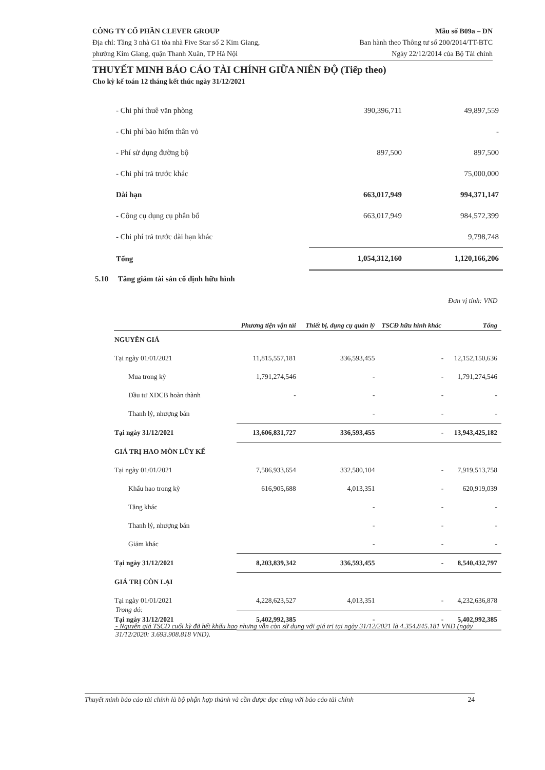CÔNG TY CỔ PHẦN CLEVER GROUP
Địa chỉ: Tầng 3 nhà G1 tòa nhà Five Star số 2 Kim Giang,
phường Kim Giang, quận Thanh Xuân, TP Hà Nội
Mẫu số B09a – DN
Ban hành theo Thông tư số 200/2014/TT-BTC
Ngày 22/12/2014 của Bộ Tài chính
THUYẾT MINH BÁO CÁO TÀI CHÍNH GIỮA NIÊN ĐỘ (Tiếp theo)
Cho kỳ kế toán 12 tháng kết thúc ngày 31/12/2021
| - Chi phí thuê văn phòng | 390,396,711 | 49,897,559 |
| - Chi phí bảo hiểm thân vỏ | | - |
| - Phí sử dụng đường bộ | 897,500 | 897,500 |
| - Chi phí trả trước khác | | 75,000,000 |
| Dài hạn | 663,017,949 | 994,371,147 |
| - Công cụ dụng cụ phân bổ | 663,017,949 | 984,572,399 |
| - Chi phí trả trước dài hạn khác | | 9,798,748 |
| Tổng | 1,054,312,160 | 1,120,166,206 |
5.10 Tăng giảm tài sản cố định hữu hình
| | | | | Đơn vị tính: VND |
| | Phương tiện vận tải | Thiết bị, dụng cụ quản lý | TSCĐ hữu hình khác | Tổng |
| NGUYÊN GIÁ | | | | |
| Tại ngày 01/01/2021 | 11,815,557,181 | 336,593,455 | - | 12,152,150,636 |
| Mua trong kỳ | 1,791,274,546 | - | - | 1,791,274,546 |
| Đầu tư XDCB hoàn thành | - | - | - | - |
| Thanh lý, nhượng bán | | - | - | - |
| Tại ngày 31/12/2021 | 13,606,831,727 | 336,593,455 | - | 13,943,425,182 |
| GIÁ TRỊ HAO MÒN LŨY KẾ | | | | |
| Tại ngày 01/01/2021 | 7,586,933,654 | 332,580,104 | - | 7,919,513,758 |
| Khấu hao trong kỳ | 616,905,688 | 4,013,351 | - | 620,919,039 |
| Tăng khác | | - | - | - |
| Thanh lý, nhượng bán | | - | - | - |
| Giảm khác | | - | - | - |
| Tại ngày 31/12/2021 | 8,203,839,342 | 336,593,455 | - | 8,540,432,797 |
| GIÁ TRỊ CÒN LẠI | | | | |
| Tại ngày 01/01/2021 | 4,228,623,527 | 4,013,351 | - | 4,232,636,878 |
| Tại ngày 31/12/2021 | 5,402,992,385 | - | - | 5,402,992,385 |
Trong đó:
- Nguyên giá TSCĐ cuối kỳ đã hết khấu hao nhưng vẫn còn sử dụng với giá trị tại ngày 31/12/2021 là 4.354.845.181 VND (ngày 31/12/2020: 3.693.908.818 VND).
Thuyết minh báo cáo tài chính là bộ phận hợp thành và cần được đọc cùng với báo cáo tài chính 24